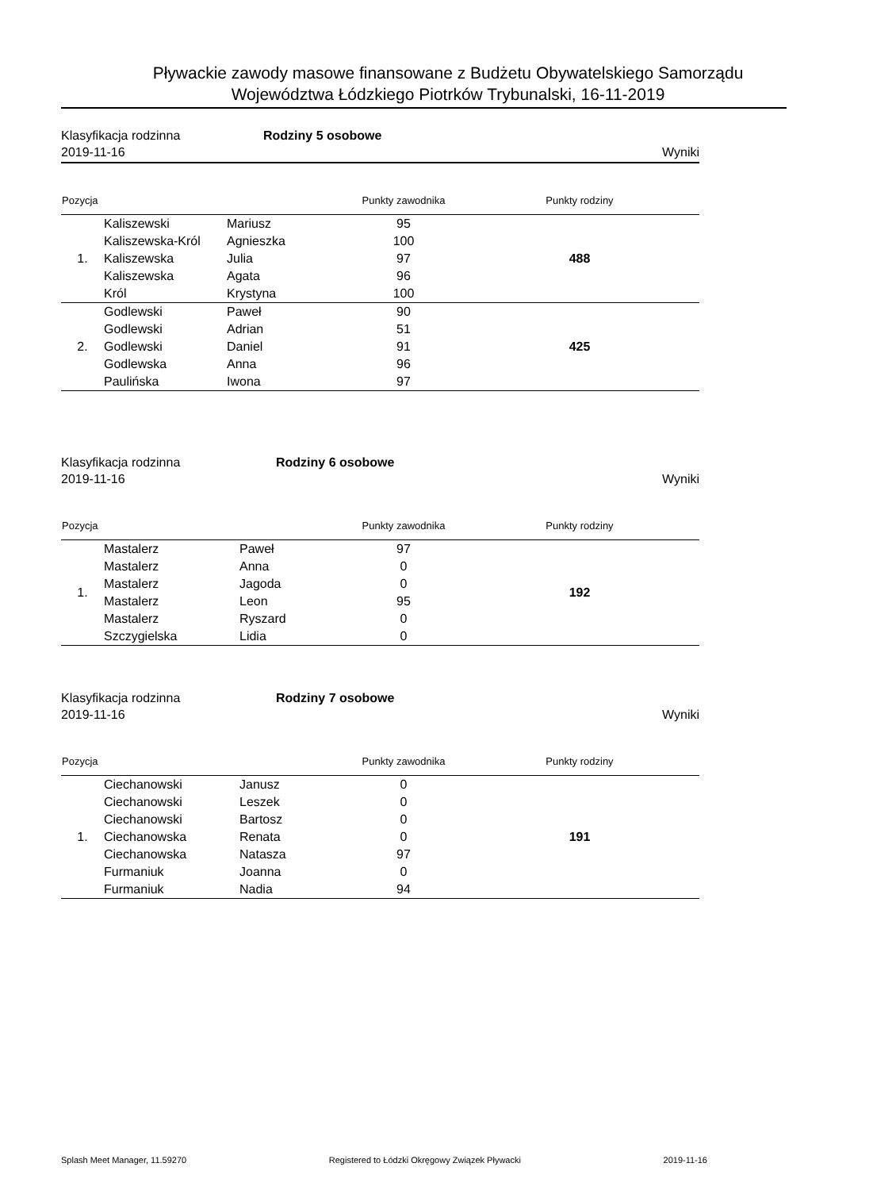Pływackie zawody masowe finansowane z Budżetu Obywatelskiego Samorządu
Województwa Łódzkiego Piotrków Trybunalski, 16-11-2019
Klasyfikacja rodzinna Rodziny 5 osobowe
2019-11-16 Wyniki
| Pozycja | | | Punkty zawodnika | Punkty rodziny |
| --- | --- | --- | --- | --- |
| 1. | Kaliszewski | Mariusz | 95 | 488 |
| | Kaliszewska-Król | Agnieszka | 100 | |
| | Kaliszewska | Julia | 97 | |
| | Kaliszewska | Agata | 96 | |
| | Król | Krystyna | 100 | |
| 2. | Godlewski | Paweł | 90 | 425 |
| | Godlewski | Adrian | 51 | |
| | Godlewski | Daniel | 91 | |
| | Godlewska | Anna | 96 | |
| | Paulińska | Iwona | 97 | |
Klasyfikacja rodzinna Rodziny 6 osobowe
2019-11-16 Wyniki
| Pozycja | | | Punkty zawodnika | Punkty rodziny |
| --- | --- | --- | --- | --- |
| 1. | Mastalerz | Paweł | 97 | 192 |
| | Mastalerz | Anna | 0 | |
| | Mastalerz | Jagoda | 0 | |
| | Mastalerz | Leon | 95 | |
| | Mastalerz | Ryszard | 0 | |
| | Szczygielska | Lidia | 0 | |
Klasyfikacja rodzinna Rodziny 7 osobowe
2019-11-16 Wyniki
| Pozycja | | | Punkty zawodnika | Punkty rodziny |
| --- | --- | --- | --- | --- |
| 1. | Ciechanowski | Janusz | 0 | 191 |
| | Ciechanowski | Leszek | 0 | |
| | Ciechanowski | Bartosz | 0 | |
| | Ciechanowska | Renata | 0 | |
| | Ciechanowska | Natasza | 97 | |
| | Furmaniuk | Joanna | 0 | |
| | Furmaniuk | Nadia | 94 | |
Splash Meet Manager, 11.59270 Registered to Łódzki Okręgowy Związek Pływacki 2019-11-16